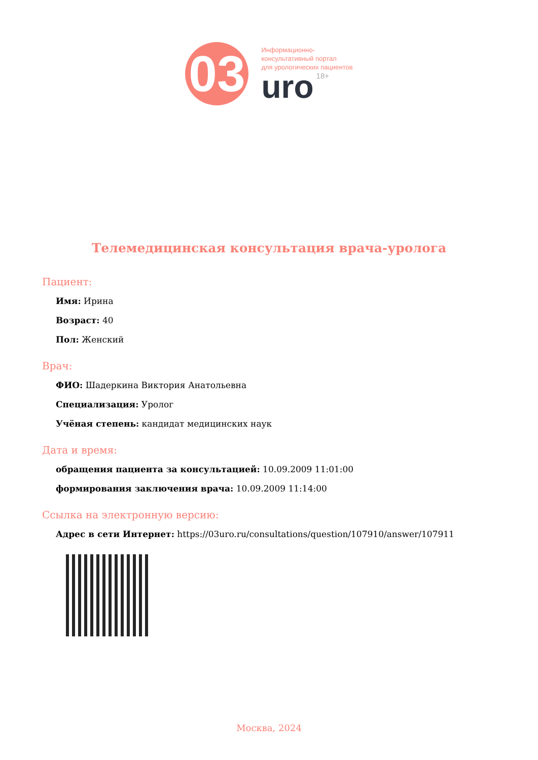03
Информационно-
консультативный портал
для урологических пациентов
uro 18+
Телемедицинская консультация врача-уролога
Пациент:
Имя: Ирина
Возраст: 40
Пол: Женский
Врач:
ФИО: Шадеркина Виктория Анатольевна
Специализация: Уролог
Учёная степень: кандидат медицинских наук
Дата и время:
обращения пациента за консультацией: 10.09.2009 11:01:00
формирования заключения врача: 10.09.2009 11:14:00
Ссылка на электронную версию:
Адрес в сети Интернет: https://03uro.ru/consultations/question/107910/answer/107911
Москва, 2024